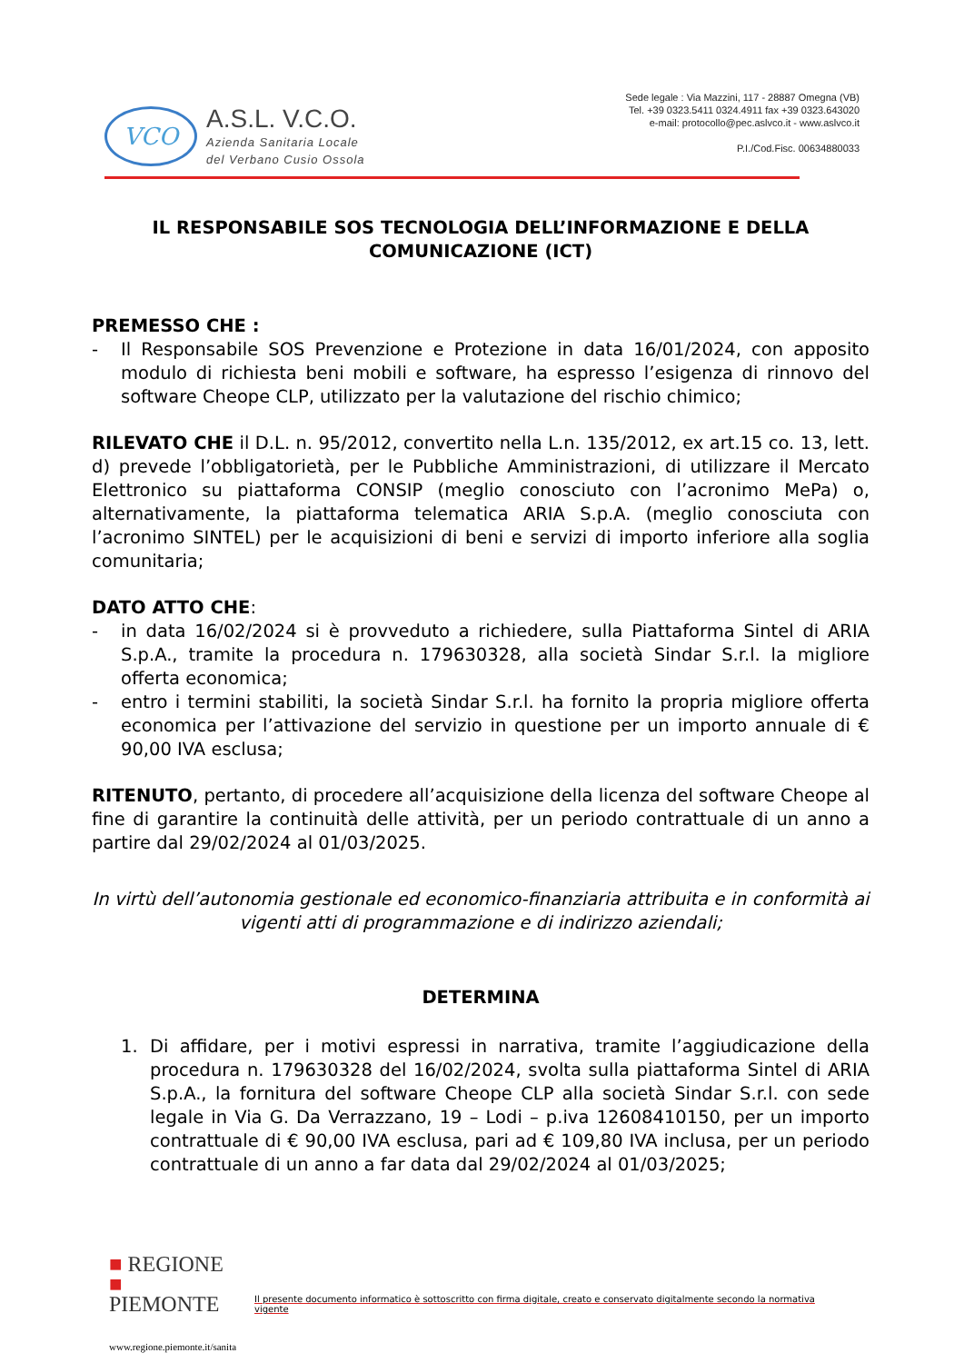VCO
A.S.L. V.C.O.
Azienda Sanitaria Locale
del Verbano Cusio Ossola
Sede legale : Via Mazzini, 117 - 28887 Omegna (VB)
Tel. +39 0323.5411 0324.4911 fax +39 0323.643020
e-mail: protocollo@pec.aslvco.it - www.aslvco.it
P.I./Cod.Fisc. 00634880033
IL RESPONSABILE SOS TECNOLOGIA DELL’INFORMAZIONE E DELLA COMUNICAZIONE (ICT)
PREMESSO CHE :
- Il Responsabile SOS Prevenzione e Protezione in data 16/01/2024, con apposito modulo di richiesta beni mobili e software, ha espresso l’esigenza di rinnovo del software Cheope CLP, utilizzato per la valutazione del rischio chimico;
RILEVATO CHE il D.L. n. 95/2012, convertito nella L.n. 135/2012, ex art.15 co. 13, lett. d) prevede l’obbligatorietà, per le Pubbliche Amministrazioni, di utilizzare il Mercato Elettronico su piattaforma CONSIP (meglio conosciuto con l’acronimo MePa) o, alternativamente, la piattaforma telematica ARIA S.p.A. (meglio conosciuta con l’acronimo SINTEL) per le acquisizioni di beni e servizi di importo inferiore alla soglia comunitaria;
DATO ATTO CHE:
- in data 16/02/2024 si è provveduto a richiedere, sulla Piattaforma Sintel di ARIA S.p.A., tramite la procedura n. 179630328, alla società Sindar S.r.l. la migliore offerta economica;
- entro i termini stabiliti, la società Sindar S.r.l. ha fornito la propria migliore offerta economica per l’attivazione del servizio in questione per un importo annuale di € 90,00 IVA esclusa;
RITENUTO, pertanto, di procedere all’acquisizione della licenza del software Cheope al fine di garantire la continuità delle attività, per un periodo contrattuale di un anno a partire dal 29/02/2024 al 01/03/2025.
In virtù dell’autonomia gestionale ed economico-finanziaria attribuita e in conformità ai vigenti atti di programmazione e di indirizzo aziendali;
DETERMINA
1. Di affidare, per i motivi espressi in narrativa, tramite l’aggiudicazione della procedura n. 179630328 del 16/02/2024, svolta sulla piattaforma Sintel di ARIA S.p.A., la fornitura del software Cheope CLP alla società Sindar S.r.l. con sede legale in Via G. Da Verrazzano, 19 – Lodi – p.iva 12608410150, per un importo contrattuale di € 90,00 IVA esclusa, pari ad € 109,80 IVA inclusa, per un periodo contrattuale di un anno a far data dal 29/02/2024 al 01/03/2025;
■ REGIONE
■ PIEMONTE
Il presente documento informatico è sottoscritto con firma digitale, creato e conservato digitalmente secondo la normativa vigente
www.regione.piemonte.it/sanita